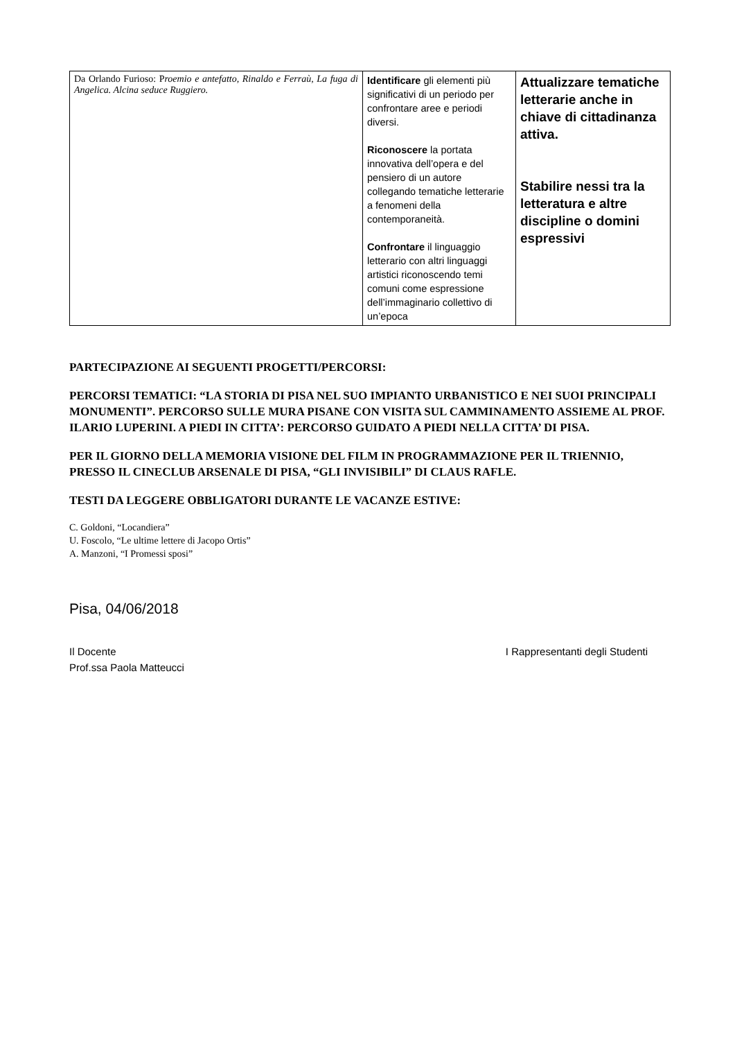| Da Orlando Furioso: P roemio e antefatto, Rinaldo e Ferraù, La fuga di Angelica. Alcina seduce Ruggiero. | Identificare gli elementi più significativi di un periodo per confrontare aree e periodi diversi. Riconoscere la portata innovativa dell’opera e del pensiero di un autore collegando tematiche letterarie a fenomeni della contemporaneità. Confrontare il linguaggio letterario con altri linguaggi artistici riconoscendo temi comuni come espressione dell’immaginario collettivo di un’epoca | Attualizzare tematiche letterarie anche in chiave di cittadinanza attiva. Stabilire nessi tra la letteratura e altre discipline o domini espressivi |
PARTECIPAZIONE AI SEGUENTI PROGETTI/PERCORSI:
PERCORSI TEMATICI: “LA STORIA DI PISA NEL SUO IMPIANTO URBANISTICO E NEI SUOI PRINCIPALI MONUMENTI”. PERCORSO SULLE MURA PISANE CON VISITA SUL CAMMINAMENTO ASSIEME AL PROF. ILARIO LUPERINI. A PIEDI IN CITTA’: PERCORSO GUIDATO A PIEDI NELLA CITTA’ DI PISA.
PER IL GIORNO DELLA MEMORIA VISIONE DEL FILM IN PROGRAMMAZIONE PER IL TRIENNIO, PRESSO IL CINECLUB ARSENALE DI PISA, “GLI INVISIBILI” DI CLAUS RAFLE.
TESTI DA LEGGERE OBBLIGATORI DURANTE LE VACANZE ESTIVE:
C. Goldoni, “Locandiera”
U. Foscolo, “Le ultime lettere di Jacopo Ortis”
A. Manzoni, “I Promessi sposi”
Pisa, 04/06/2018
Il Docente
Prof.ssa Paola Matteucci
I Rappresentanti degli Studenti